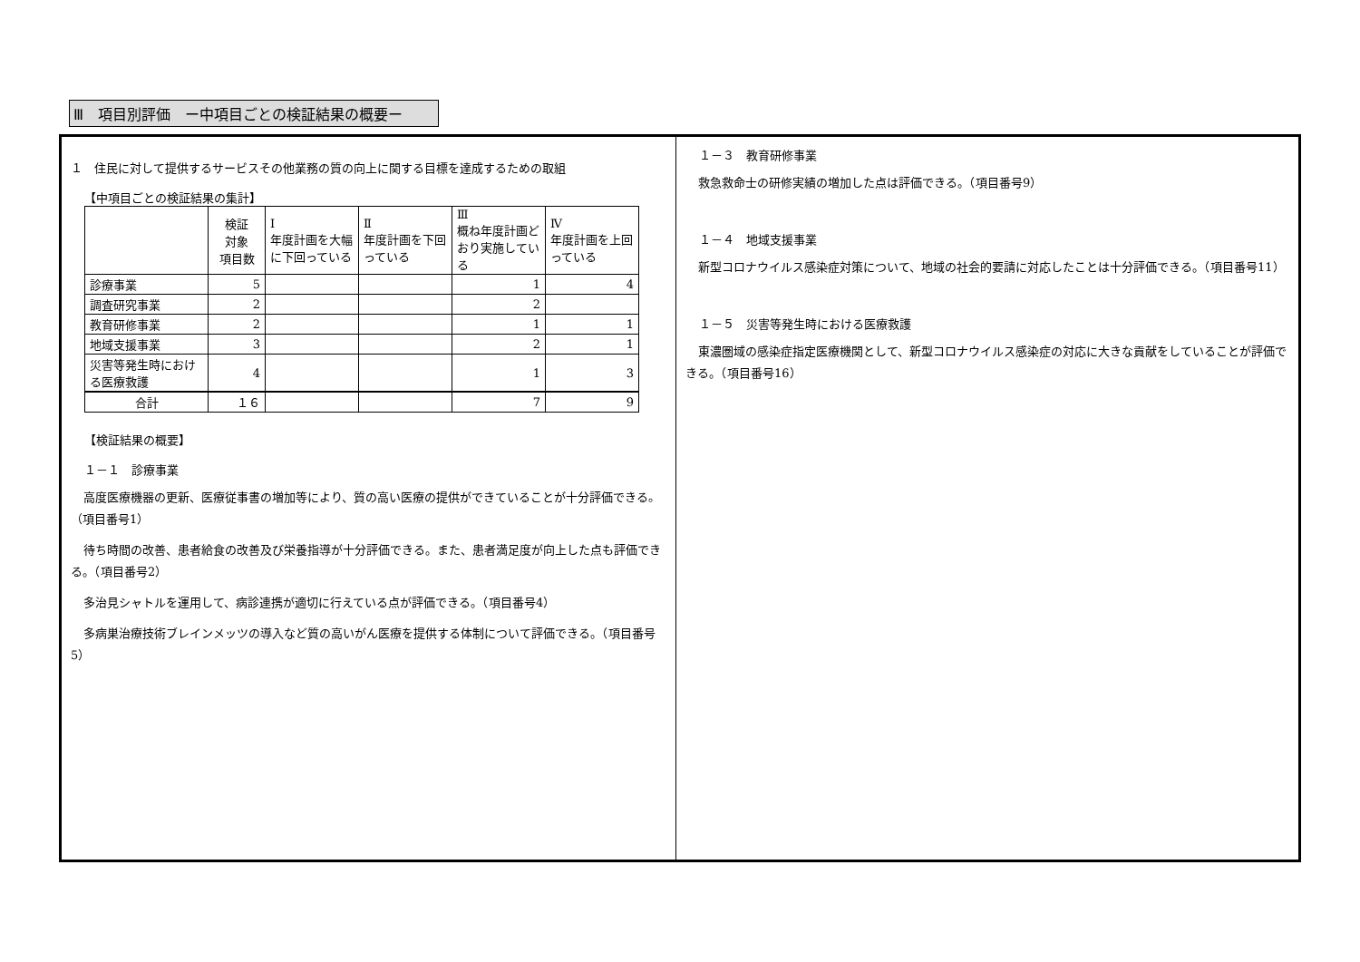Ⅲ　項目別評価　ー中項目ごとの検証結果の概要ー
１　住民に対して提供するサービスその他業務の質の向上に関する目標を達成するための取組
【中項目ごとの検証結果の集計】
| | 検証 対象 項目数 | Ⅰ 年度計画を大幅に下回っている | Ⅱ 年度計画を下回っている | Ⅲ 概ね年度計画どおり実施している | Ⅳ 年度計画を上回っている |
| --- | --- | --- | --- | --- | --- |
| 診療事業 | 5 | | | 1 | 4 |
| 調査研究事業 | 2 | | | 2 | |
| 教育研修事業 | 2 | | | 1 | 1 |
| 地域支援事業 | 3 | | | 2 | 1 |
| 災害等発生時における医療救護 | 4 | | | 1 | 3 |
| 合計 | １６ | | | 7 | 9 |
【検証結果の概要】
１－１　診療事業
高度医療機器の更新、医療従事書の増加等により、質の高い医療の提供ができていることが十分評価できる。（項目番号1）
待ち時間の改善、患者給食の改善及び栄養指導が十分評価できる。また、患者満足度が向上した点も評価できる。（項目番号2）
多治見シャトルを運用して、病診連携が適切に行えている点が評価できる。（項目番号4）
多病巣治療技術ブレインメッツの導入など質の高いがん医療を提供する体制について評価できる。（項目番号5）
１－３　教育研修事業
救急救命士の研修実績の増加した点は評価できる。（項目番号9）
１－４　地域支援事業
新型コロナウイルス感染症対策について、地域の社会的要請に対応したことは十分評価できる。（項目番号11）
１－５　災害等発生時における医療救護
東濃圏域の感染症指定医療機関として、新型コロナウイルス感染症の対応に大きな貢献をしていることが評価できる。（項目番号16）